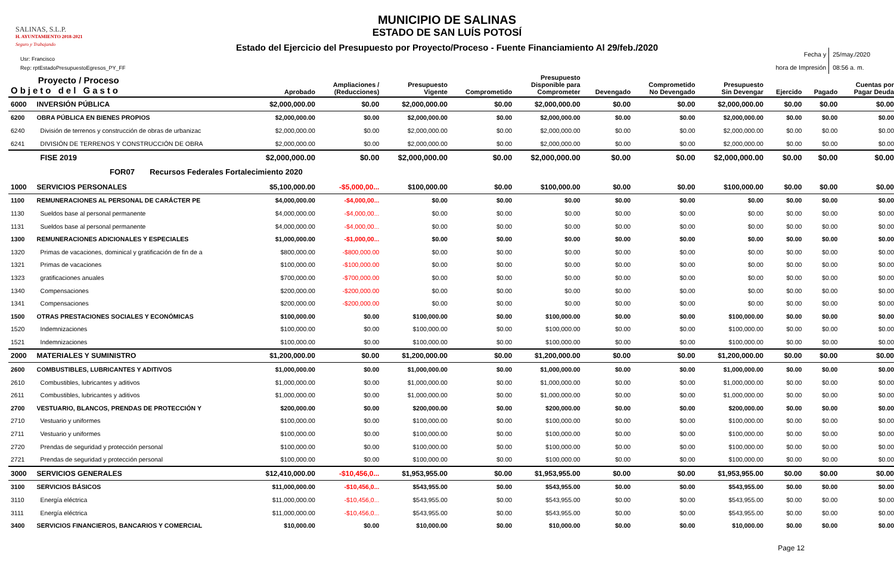SALINAS, S.L.P.
H. AYUNTAMIENTO 2018-2021
Seguro y Trabajando
MUNICIPIO DE SALINAS
ESTADO DE SAN LUÍS POTOSÍ
Estado del Ejercicio del Presupuesto por Proyecto/Proceso - Fuente Financiamiento Al 29/feb./2020
Usr: Francisco
Rep: rptEstadoPresupuestoEgresos_PY_FF
Fecha y 25/may./2020
hora de Impresión 08:56 a. m.
| Proyecto / Proceso Objeto del Gasto | | Aprobado | Ampliaciones / (Reducciones) | Presupuesto Vigente | Comprometido | Presupuesto Disponible para Comprometer | Devengado | Comprometido No Devengado | Presupuesto Sin Devengar | Ejercido | Pagado | Cuentas por Pagar Deuda |
| --- | --- | --- | --- | --- | --- | --- | --- | --- | --- | --- | --- | --- |
| 6000 | INVERSIÓN PÚBLICA | $2,000,000.00 | $0.00 | $2,000,000.00 | $0.00 | $2,000,000.00 | $0.00 | $0.00 | $2,000,000.00 | $0.00 | $0.00 | $0.00 |
| 6200 | OBRA PÚBLICA EN BIENES PROPIOS | $2,000,000.00 | $0.00 | $2,000,000.00 | $0.00 | $2,000,000.00 | $0.00 | $0.00 | $2,000,000.00 | $0.00 | $0.00 | $0.00 |
| 6240 | División de terrenos y construcción de obras de urbanizac | $2,000,000.00 | $0.00 | $2,000,000.00 | $0.00 | $2,000,000.00 | $0.00 | $0.00 | $2,000,000.00 | $0.00 | $0.00 | $0.00 |
| 6241 | DIVISIÓN DE TERRENOS Y CONSTRUCCIÓN DE OBRA | $2,000,000.00 | $0.00 | $2,000,000.00 | $0.00 | $2,000,000.00 | $0.00 | $0.00 | $2,000,000.00 | $0.00 | $0.00 | $0.00 |
| | FISE 2019 | $2,000,000.00 | $0.00 | $2,000,000.00 | $0.00 | $2,000,000.00 | $0.00 | $0.00 | $2,000,000.00 | $0.00 | $0.00 | $0.00 |
| FOR07 Recursos Federales Fortalecimiento 2020 | | | | | | | | | | | | |
| 1000 | SERVICIOS PERSONALES | $5,100,000.00 | -$5,000,00... | $100,000.00 | $0.00 | $100,000.00 | $0.00 | $0.00 | $100,000.00 | $0.00 | $0.00 | $0.00 |
| 1100 | REMUNERACIONES AL PERSONAL DE CARÁCTER PE | $4,000,000.00 | -$4,000,00... | $0.00 | $0.00 | $0.00 | $0.00 | $0.00 | $0.00 | $0.00 | $0.00 | $0.00 |
| 1130 | Sueldos base al personal permanente | $4,000,000.00 | -$4,000,00... | $0.00 | $0.00 | $0.00 | $0.00 | $0.00 | $0.00 | $0.00 | $0.00 | $0.00 |
| 1131 | Sueldos base al personal permanente | $4,000,000.00 | -$4,000,00... | $0.00 | $0.00 | $0.00 | $0.00 | $0.00 | $0.00 | $0.00 | $0.00 | $0.00 |
| 1300 | REMUNERACIONES ADICIONALES Y ESPECIALES | $1,000,000.00 | -$1,000,00... | $0.00 | $0.00 | $0.00 | $0.00 | $0.00 | $0.00 | $0.00 | $0.00 | $0.00 |
| 1320 | Primas de vacaciones, dominical y gratificación de fin de a | $800,000.00 | -$800,000.00 | $0.00 | $0.00 | $0.00 | $0.00 | $0.00 | $0.00 | $0.00 | $0.00 | $0.00 |
| 1321 | Primas de vacaciones | $100,000.00 | -$100,000.00 | $0.00 | $0.00 | $0.00 | $0.00 | $0.00 | $0.00 | $0.00 | $0.00 | $0.00 |
| 1323 | gratificaciones anuales | $700,000.00 | -$700,000.00 | $0.00 | $0.00 | $0.00 | $0.00 | $0.00 | $0.00 | $0.00 | $0.00 | $0.00 |
| 1340 | Compensaciones | $200,000.00 | -$200,000.00 | $0.00 | $0.00 | $0.00 | $0.00 | $0.00 | $0.00 | $0.00 | $0.00 | $0.00 |
| 1341 | Compensaciones | $200,000.00 | -$200,000.00 | $0.00 | $0.00 | $0.00 | $0.00 | $0.00 | $0.00 | $0.00 | $0.00 | $0.00 |
| 1500 | OTRAS PRESTACIONES SOCIALES Y ECONÓMICAS | $100,000.00 | $0.00 | $100,000.00 | $0.00 | $100,000.00 | $0.00 | $0.00 | $100,000.00 | $0.00 | $0.00 | $0.00 |
| 1520 | Indemnizaciones | $100,000.00 | $0.00 | $100,000.00 | $0.00 | $100,000.00 | $0.00 | $0.00 | $100,000.00 | $0.00 | $0.00 | $0.00 |
| 1521 | Indemnizaciones | $100,000.00 | $0.00 | $100,000.00 | $0.00 | $100,000.00 | $0.00 | $0.00 | $100,000.00 | $0.00 | $0.00 | $0.00 |
| 2000 | MATERIALES Y SUMINISTRO | $1,200,000.00 | $0.00 | $1,200,000.00 | $0.00 | $1,200,000.00 | $0.00 | $0.00 | $1,200,000.00 | $0.00 | $0.00 | $0.00 |
| 2600 | COMBUSTIBLES, LUBRICANTES Y ADITIVOS | $1,000,000.00 | $0.00 | $1,000,000.00 | $0.00 | $1,000,000.00 | $0.00 | $0.00 | $1,000,000.00 | $0.00 | $0.00 | $0.00 |
| 2610 | Combustibles, lubricantes y aditivos | $1,000,000.00 | $0.00 | $1,000,000.00 | $0.00 | $1,000,000.00 | $0.00 | $0.00 | $1,000,000.00 | $0.00 | $0.00 | $0.00 |
| 2611 | Combustibles, lubricantes y aditivos | $1,000,000.00 | $0.00 | $1,000,000.00 | $0.00 | $1,000,000.00 | $0.00 | $0.00 | $1,000,000.00 | $0.00 | $0.00 | $0.00 |
| 2700 | VESTUARIO, BLANCOS, PRENDAS DE PROTECCIÓN Y | $200,000.00 | $0.00 | $200,000.00 | $0.00 | $200,000.00 | $0.00 | $0.00 | $200,000.00 | $0.00 | $0.00 | $0.00 |
| 2710 | Vestuario y uniformes | $100,000.00 | $0.00 | $100,000.00 | $0.00 | $100,000.00 | $0.00 | $0.00 | $100,000.00 | $0.00 | $0.00 | $0.00 |
| 2711 | Vestuario y uniformes | $100,000.00 | $0.00 | $100,000.00 | $0.00 | $100,000.00 | $0.00 | $0.00 | $100,000.00 | $0.00 | $0.00 | $0.00 |
| 2720 | Prendas de seguridad y protección personal | $100,000.00 | $0.00 | $100,000.00 | $0.00 | $100,000.00 | $0.00 | $0.00 | $100,000.00 | $0.00 | $0.00 | $0.00 |
| 2721 | Prendas de seguridad y protección personal | $100,000.00 | $0.00 | $100,000.00 | $0.00 | $100,000.00 | $0.00 | $0.00 | $100,000.00 | $0.00 | $0.00 | $0.00 |
| 3000 | SERVICIOS GENERALES | $12,410,000.00 | -$10,456,0... | $1,953,955.00 | $0.00 | $1,953,955.00 | $0.00 | $0.00 | $1,953,955.00 | $0.00 | $0.00 | $0.00 |
| 3100 | SERVICIOS BÁSICOS | $11,000,000.00 | -$10,456,0... | $543,955.00 | $0.00 | $543,955.00 | $0.00 | $0.00 | $543,955.00 | $0.00 | $0.00 | $0.00 |
| 3110 | Energía eléctrica | $11,000,000.00 | -$10,456,0... | $543,955.00 | $0.00 | $543,955.00 | $0.00 | $0.00 | $543,955.00 | $0.00 | $0.00 | $0.00 |
| 3111 | Energía eléctrica | $11,000,000.00 | -$10,456,0... | $543,955.00 | $0.00 | $543,955.00 | $0.00 | $0.00 | $543,955.00 | $0.00 | $0.00 | $0.00 |
| 3400 | SERVICIOS FINANCIEROS, BANCARIOS Y COMERCIAL | $10,000.00 | $0.00 | $10,000.00 | $0.00 | $10,000.00 | $0.00 | $0.00 | $10,000.00 | $0.00 | $0.00 | $0.00 |
Page 12